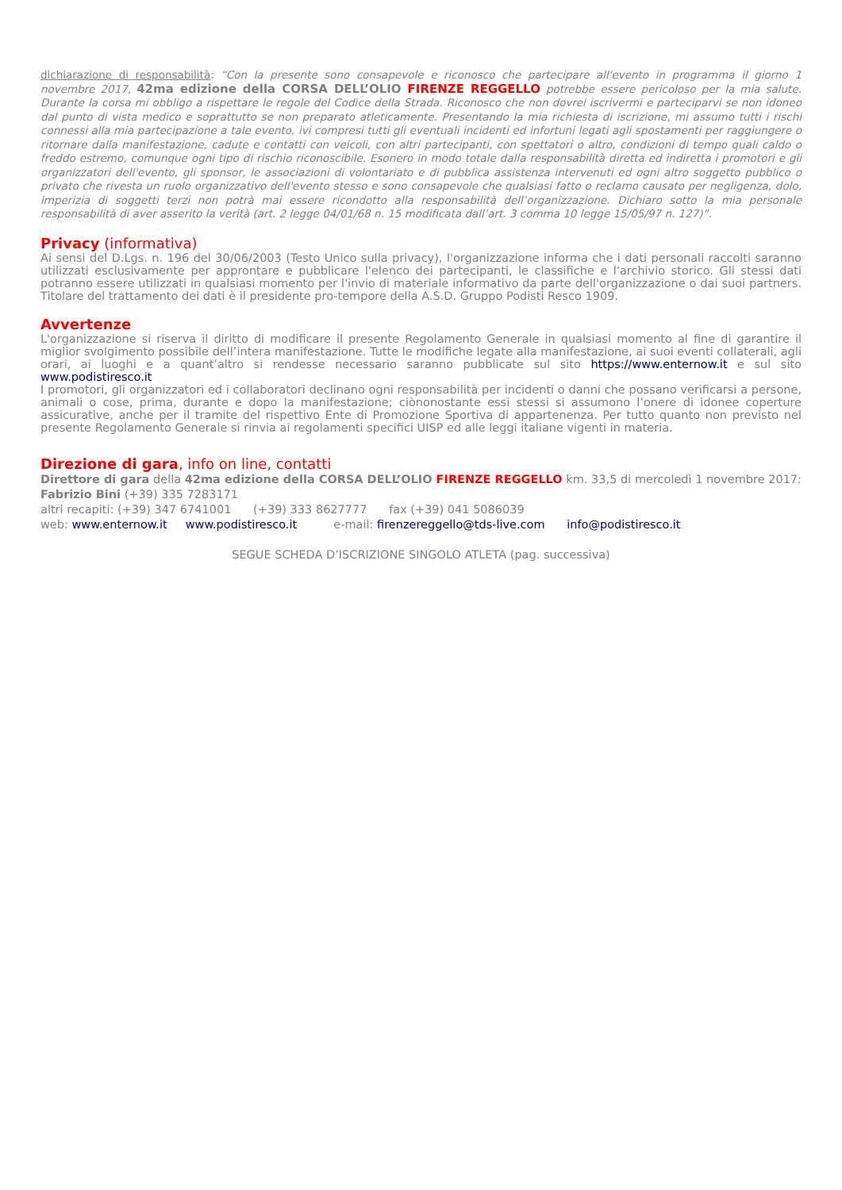dichiarazione di responsabilità: “Con la presente sono consapevole e riconosco che partecipare all'evento in programma il giorno 1 novembre 2017, 42ma edizione della CORSA DELL’OLIO FIRENZE REGGELLO potrebbe essere pericoloso per la mia salute. Durante la corsa mi obbligo a rispettare le regole del Codice della Strada. Riconosco che non dovrei iscrivermi e parteciparvi se non idoneo dal punto di vista medico e soprattutto se non preparato atleticamente. Presentando la mia richiesta di iscrizione, mi assumo tutti i rischi connessi alla mia partecipazione a tale evento, ivi compresi tutti gli eventuali incidenti ed infortuni legati agli spostamenti per raggiungere o ritornare dalla manifestazione, cadute e contatti con veicoli, con altri partecipanti, con spettatori o altro, condizioni di tempo quali caldo o freddo estremo, comunque ogni tipo di rischio riconoscibile. Esonero in modo totale dalla responsabilità diretta ed indiretta i promotori e gli organizzatori dell'evento, gli sponsor, le associazioni di volontariato e di pubblica assistenza intervenuti ed ogni altro soggetto pubblico o privato che rivesta un ruolo organizzativo dell'evento stesso e sono consapevole che qualsiasi fatto o reclamo causato per negligenza, dolo, imperizia di soggetti terzi non potrà mai essere ricondotto alla responsabilità dell’organizzazione. Dichiaro sotto la mia personale responsabilità di aver asserito la verità (art. 2 legge 04/01/68 n. 15 modificata dall’art. 3 comma 10 legge 15/05/97 n. 127)”.
Privacy (informativa)
Ai sensi del D.Lgs. n. 196 del 30/06/2003 (Testo Unico sulla privacy), l'organizzazione informa che i dati personali raccolti saranno utilizzati esclusivamente per approntare e pubblicare l'elenco dei partecipanti, le classifiche e l'archivio storico. Gli stessi dati potranno essere utilizzati in qualsiasi momento per l'invio di materiale informativo da parte dell'organizzazione o dai suoi partners. Titolare del trattamento dei dati è il presidente pro-tempore della A.S.D. Gruppo Podisti Resco 1909.
Avvertenze
L'organizzazione si riserva il diritto di modificare il presente Regolamento Generale in qualsiasi momento al fine di garantire il miglior svolgimento possibile dell’intera manifestazione. Tutte le modifiche legate alla manifestazione, ai suoi eventi collaterali, agli orari, ai luoghi e a quant’altro si rendesse necessario saranno pubblicate sul sito https://www.enternow.it e sul sito www.podistiresco.it
I promotori, gli organizzatori ed i collaboratori declinano ogni responsabilità per incidenti o danni che possano verificarsi a persone, animali o cose, prima, durante e dopo la manifestazione; ciònonostante essi stessi si assumono l’onere di idonee coperture assicurative, anche per il tramite del rispettivo Ente di Promozione Sportiva di appartenenza. Per tutto quanto non previsto nel presente Regolamento Generale si rinvia ai regolamenti specifici UISP ed alle leggi italiane vigenti in materia.
Direzione di gara, info on line, contatti
Direttore di gara della 42ma edizione della CORSA DELL’OLIO FIRENZE REGGELLO km. 33,5 di mercoledì 1 novembre 2017: Fabrizio Bini (+39) 335 7283171
altri recapiti: (+39) 347 6741001 (+39) 333 8627777 fax (+39) 041 5086039
web: www.enternow.it www.podistiresco.it e-mail: firenzereggello@tds-live.com info@podistiresco.it
SEGUE SCHEDA D’ISCRIZIONE SINGOLO ATLETA (pag. successiva)